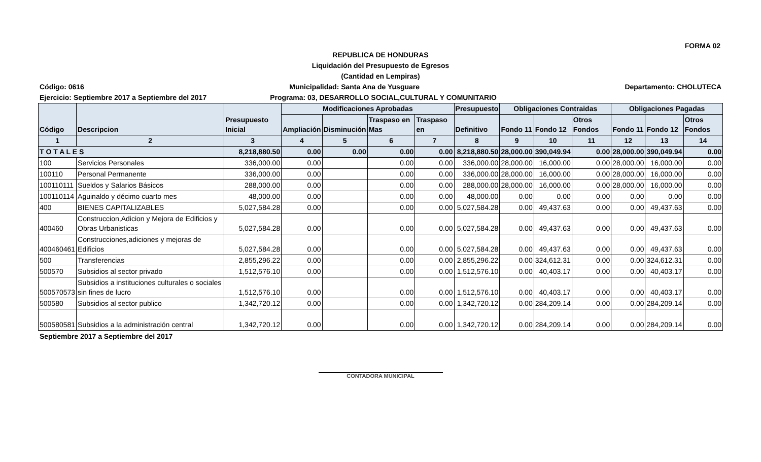FORMA 02
REPUBLICA DE HONDURAS
Liquidación del Presupuesto de Egresos
(Cantidad en Lempiras)
Código: 0616 Municipalidad: Santa Ana de Yusguare Departamento: CHOLUTECA
Ejercicio: Septiembre 2017 a Septiembre del 2017 Programa: 03, DESARROLLO SOCIAL,CULTURAL Y COMUNITARIO
| Código | Descripcion | Presupuesto Inicial | Modificaciones Aprobadas | | | | Presupuesto | Obligaciones Contraidas | | | Obligaciones Pagadas | | |
| --- | --- | --- | --- | --- | --- | --- | --- | --- | --- | --- | --- | --- | --- |
| | | | Ampliación | Disminución | Traspaso en Mas | Traspaso en | Definitivo | Fondo 11 | Fondo 12 | Otros Fondos | Fondo 11 | Fondo 12 | Otros Fondos |
| 1 | 2 | 3 | 4 | 5 | 6 | 7 | 8 | 9 | 10 | 11 | 12 | 13 | 14 |
| T O T A L E S | | 8,218,880.50 | 0.00 | 0.00 | 0.00 | 0.00 | 8,218,880.50 | 28,000.00 | 390,049.94 | 0.00 | 28,000.00 | 390,049.94 | 0.00 |
| 100 | Servicios Personales | 336,000.00 | 0.00 | | 0.00 | 0.00 | 336,000.00 | 28,000.00 | 16,000.00 | 0.00 | 28,000.00 | 16,000.00 | 0.00 |
| 100110 | Personal Permanente | 336,000.00 | 0.00 | | 0.00 | 0.00 | 336,000.00 | 28,000.00 | 16,000.00 | 0.00 | 28,000.00 | 16,000.00 | 0.00 |
| 100110111 | Sueldos y Salarios Básicos | 288,000.00 | 0.00 | | 0.00 | 0.00 | 288,000.00 | 28,000.00 | 16,000.00 | 0.00 | 28,000.00 | 16,000.00 | 0.00 |
| 100110114 | Aguinaldo y décimo cuarto mes | 48,000.00 | 0.00 | | 0.00 | 0.00 | 48,000.00 | 0.00 | 0.00 | 0.00 | 0.00 | 0.00 | 0.00 |
| 400 | BIENES CAPITALIZABLES | 5,027,584.28 | 0.00 | | 0.00 | 0.00 | 5,027,584.28 | 0.00 | 49,437.63 | 0.00 | 0.00 | 49,437.63 | 0.00 |
| 400460 | Construccion,Adicion y Mejora de Edificios y Obras Urbanisticas | 5,027,584.28 | 0.00 | | 0.00 | 0.00 | 5,027,584.28 | 0.00 | 49,437.63 | 0.00 | 0.00 | 49,437.63 | 0.00 |
| 400460461 | Construcciones,adiciones y mejoras de Edificios | 5,027,584.28 | 0.00 | | 0.00 | 0.00 | 5,027,584.28 | 0.00 | 49,437.63 | 0.00 | 0.00 | 49,437.63 | 0.00 |
| 500 | Transferencias | 2,855,296.22 | 0.00 | | 0.00 | 0.00 | 2,855,296.22 | 0.00 | 324,612.31 | 0.00 | 0.00 | 324,612.31 | 0.00 |
| 500570 | Subsidios al sector privado | 1,512,576.10 | 0.00 | | 0.00 | 0.00 | 1,512,576.10 | 0.00 | 40,403.17 | 0.00 | 0.00 | 40,403.17 | 0.00 |
| 500570573 | Subsidios a instituciones culturales o sociales sin fines de lucro | 1,512,576.10 | 0.00 | | 0.00 | 0.00 | 1,512,576.10 | 0.00 | 40,403.17 | 0.00 | 0.00 | 40,403.17 | 0.00 |
| 500580 | Subsidios al sector publico | 1,342,720.12 | 0.00 | | 0.00 | 0.00 | 1,342,720.12 | 0.00 | 284,209.14 | 0.00 | 0.00 | 284,209.14 | 0.00 |
| 500580581 | Subsidios a la administración central | 1,342,720.12 | 0.00 | | 0.00 | 0.00 | 1,342,720.12 | 0.00 | 284,209.14 | 0.00 | 0.00 | 284,209.14 | 0.00 |
Septiembre 2017 a Septiembre del 2017
CONTADORA MUNICIPAL